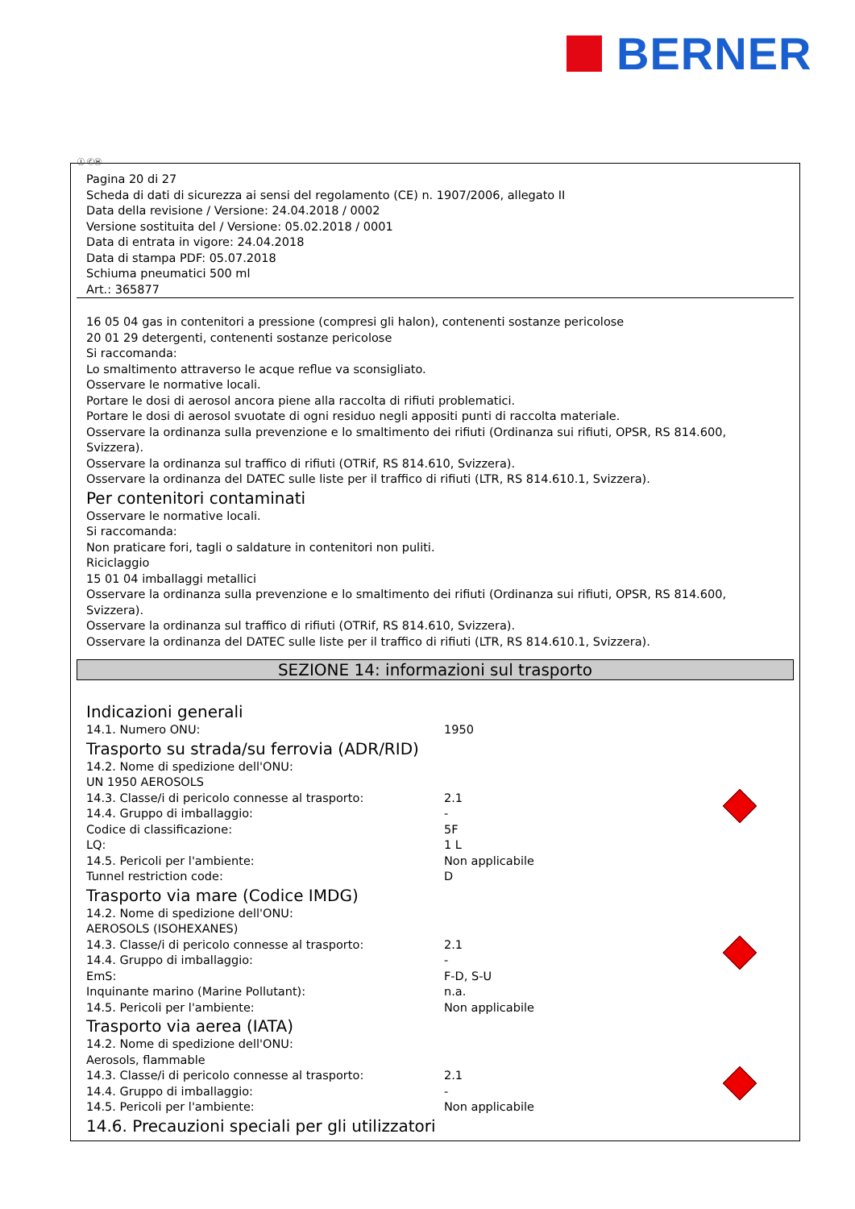BERNER
Ⓘ ⒸⒽ
Pagina 20 di 27
Scheda di dati di sicurezza ai sensi del regolamento (CE) n. 1907/2006, allegato II
Data della revisione / Versione: 24.04.2018 / 0002
Versione sostituita del / Versione: 05.02.2018 / 0001
Data di entrata in vigore: 24.04.2018
Data di stampa PDF: 05.07.2018
Schiuma pneumatici 500 ml
Art.: 365877
16 05 04 gas in contenitori a pressione (compresi gli halon), contenenti sostanze pericolose
20 01 29 detergenti, contenenti sostanze pericolose
Si raccomanda:
Lo smaltimento attraverso le acque reflue va sconsigliato.
Osservare le normative locali.
Portare le dosi di aerosol ancora piene alla raccolta di rifiuti problematici.
Portare le dosi di aerosol svuotate di ogni residuo negli appositi punti di raccolta materiale.
Osservare la ordinanza sulla prevenzione e lo smaltimento dei rifiuti (Ordinanza sui rifiuti, OPSR, RS 814.600, Svizzera).
Osservare la ordinanza sul traffico di rifiuti (OTRif, RS 814.610, Svizzera).
Osservare la ordinanza del DATEC sulle liste per il traffico di rifiuti (LTR, RS 814.610.1, Svizzera).
Per contenitori contaminati
Osservare le normative locali.
Si raccomanda:
Non praticare fori, tagli o saldature in contenitori non puliti.
Riciclaggio
15 01 04 imballaggi metallici
Osservare la ordinanza sulla prevenzione e lo smaltimento dei rifiuti (Ordinanza sui rifiuti, OPSR, RS 814.600, Svizzera).
Osservare la ordinanza sul traffico di rifiuti (OTRif, RS 814.610, Svizzera).
Osservare la ordinanza del DATEC sulle liste per il traffico di rifiuti (LTR, RS 814.610.1, Svizzera).
SEZIONE 14: informazioni sul trasporto
Indicazioni generali
| 14.1. Numero ONU: | 1950 |
Trasporto su strada/su ferrovia (ADR/RID)
| 14.2. Nome di spedizione dell'ONU: | | |
| UN 1950 AEROSOLS | | |
| 14.3. Classe/i di pericolo connesse al trasporto: | 2.1 | |
| 14.4. Gruppo di imballaggio: | - | |
| Codice di classificazione: | 5F | |
| LQ: | 1 L | |
| 14.5. Pericoli per l'ambiente: | Non applicabile | |
| Tunnel restriction code: | D | |
Trasporto via mare (Codice IMDG)
| 14.2. Nome di spedizione dell'ONU: | | |
| AEROSOLS (ISOHEXANES) | | |
| 14.3. Classe/i di pericolo connesse al trasporto: | 2.1 | |
| 14.4. Gruppo di imballaggio: | - | |
| EmS: | F-D, S-U | |
| Inquinante marino (Marine Pollutant): | n.a. | |
| 14.5. Pericoli per l'ambiente: | Non applicabile | |
Trasporto via aerea (IATA)
| 14.2. Nome di spedizione dell'ONU: | | |
| Aerosols, flammable | | |
| 14.3. Classe/i di pericolo connesse al trasporto: | 2.1 | |
| 14.4. Gruppo di imballaggio: | - | |
| 14.5. Pericoli per l'ambiente: | Non applicabile | |
14.6. Precauzioni speciali per gli utilizzatori